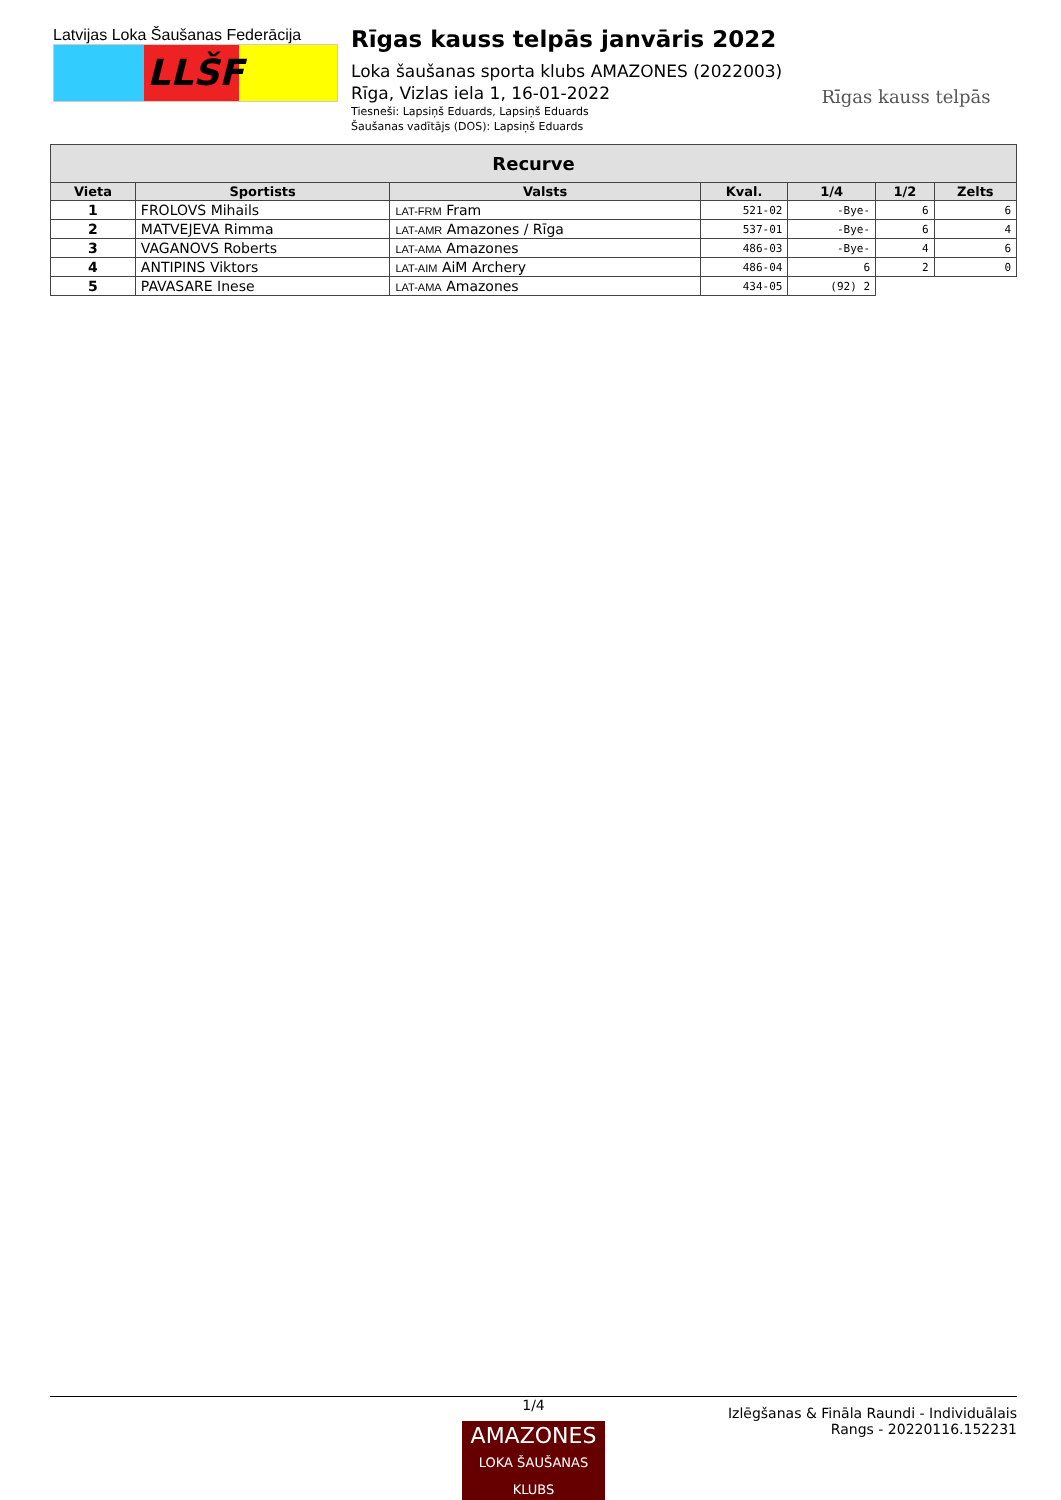Latvijas Loka Šaušanas Federācija
LLŠF
Rīgas kauss telpās janvāris 2022
Loka šaušanas sporta klubs AMAZONES (2022003)
Rīga, Vizlas iela 1, 16-01-2022
Tiesneši: Lapsiņš Eduards, Lapsiņš Eduards
Šaušanas vadītājs (DOS): Lapsiņš Eduards
Rīgas kauss telpās
| Recurve | | | | | | |
| --- | --- | --- | --- | --- | --- | --- |
| Vieta | Sportists | Valsts | Kval. | 1/4 | 1/2 | Zelts |
| 1 | FROLOVS Mihails | LAT-FRM Fram | 521-02 | -Bye- | 6 | 6 |
| 2 | MATVEJEVA Rimma | LAT-AMR Amazones / Rīga | 537-01 | -Bye- | 6 | 4 |
| 3 | VAGANOVS Roberts | LAT-AMA Amazones | 486-03 | -Bye- | 4 | 6 |
| 4 | ANTIPINS Viktors | LAT-AIM AiM Archery | 486-04 | 6 | 2 | 0 |
| 5 | PAVASARE Inese | LAT-AMA Amazones | 434-05 | (92) 2 | | |
1/4
AMAZONES
LOKA ŠAUŠANAS KLUBS
Izlēgšanas & Fināla Raundi - Individuālais Rangs - 20220116.152231